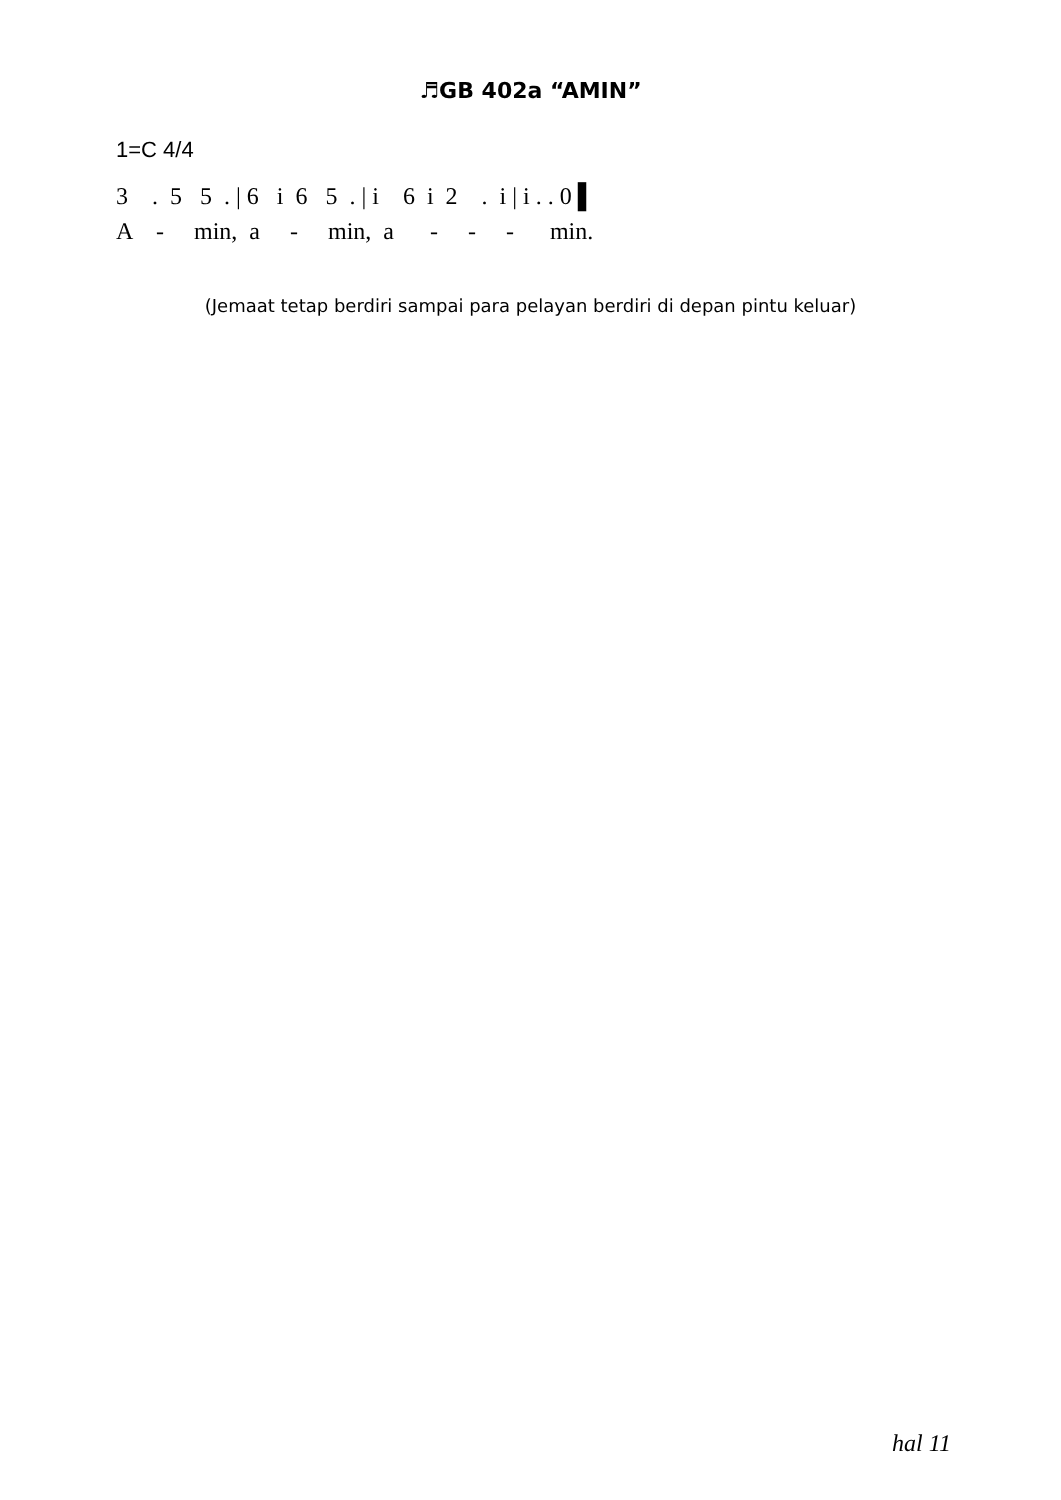♬GB 402a “AMIN”
1=C 4/4
3 . 5 5 . | 6 i 6 5 . | i 6 i 2 . i | i . . 0 ▌
A - min, a - min, a - - - min.
(Jemaat tetap berdiri sampai para pelayan berdiri di depan pintu keluar)
hal 11